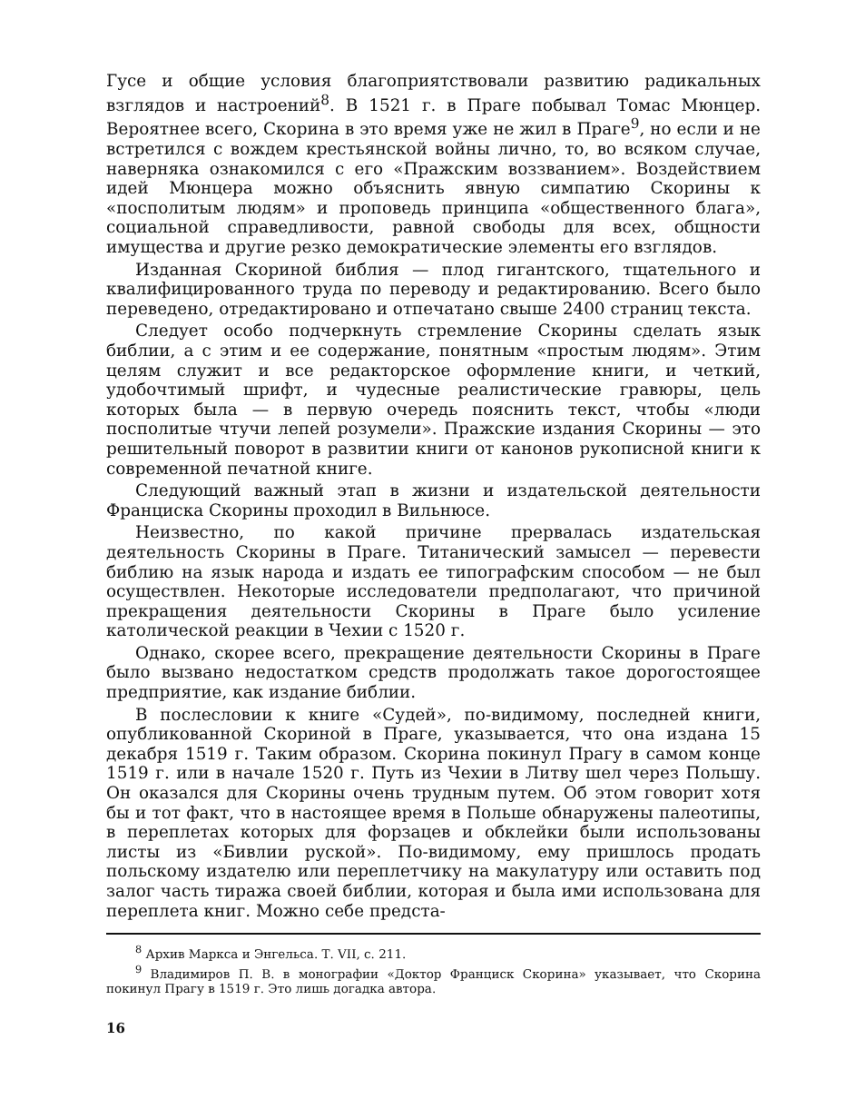Гусе и общие условия благоприятствовали развитию радикальных взглядов и настроений<sup>8</sup>. В 1521 г. в Праге побывал Томас Мюнцер. Вероятнее всего, Скорина в это время уже не жил в Праге<sup>9</sup>, но если и не встретился с вождем крестьянской войны лично, то, во всяком случае, наверняка ознакомился с его «Пражским воззванием». Воздействием идей Мюнцера можно объяснить явную симпатию Скорины к «посполитым людям» и проповедь принципа «общественного блага», социальной справедливости, равной свободы для всех, общности имущества и другие резко демократические элементы его взглядов.
Изданная Скориной библия — плод гигантского, тщательного и квалифицированного труда по переводу и редактированию. Всего было переведено, отредактировано и отпечатано свыше 2400 страниц текста.
Следует особо подчеркнуть стремление Скорины сделать язык библии, а с этим и ее содержание, понятным «простым людям». Этим целям служит и все редакторское оформление книги, и четкий, удобочтимый шрифт, и чудесные реалистические гравюры, цель которых была — в первую очередь пояснить текст, чтобы «люди посполитые чтучи лепей розумели». Пражские издания Скорины — это решительный поворот в развитии книги от канонов рукописной книги к современной печатной книге.
Следующий важный этап в жизни и издательской деятельности Франциска Скорины проходил в Вильнюсе.
Неизвестно, по какой причине прервалась издательская деятельность Скорины в Праге. Титанический замысел — перевести библию на язык народа и издать ее типографским способом — не был осуществлен. Некоторые исследователи предполагают, что причиной прекращения деятельности Скорины в Праге было усиление католической реакции в Чехии с 1520 г.
Однако, скорее всего, прекращение деятельности Скорины в Праге было вызвано недостатком средств продолжать такое дорогостоящее предприятие, как издание библии.
В послесловии к книге «Судей», по-видимому, последней книги, опубликованной Скориной в Праге, указывается, что она издана 15 декабря 1519 г. Таким образом. Скорина покинул Прагу в самом конце 1519 г. или в начале 1520 г. Путь из Чехии в Литву шел через Польшу. Он оказался для Скорины очень трудным путем. Об этом говорит хотя бы и тот факт, что в настоящее время в Польше обнаружены палеотипы, в переплетах которых для форзацев и обклейки были использованы листы из «Бивлии руской». По-видимому, ему пришлось продать польскому издателю или переплетчику на макулатуру или оставить под залог часть тиража своей библии, которая и была ими использована для переплета книг. Можно себе предста-
<sup>8</sup> Архив Маркса и Энгельса. Т. VII, с. 211.
<sup>9</sup> Владимиров П. В. в монографии «Доктор Франциск Скорина» указывает, что Скорина покинул Прагу в 1519 г. Это лишь догадка автора.
16